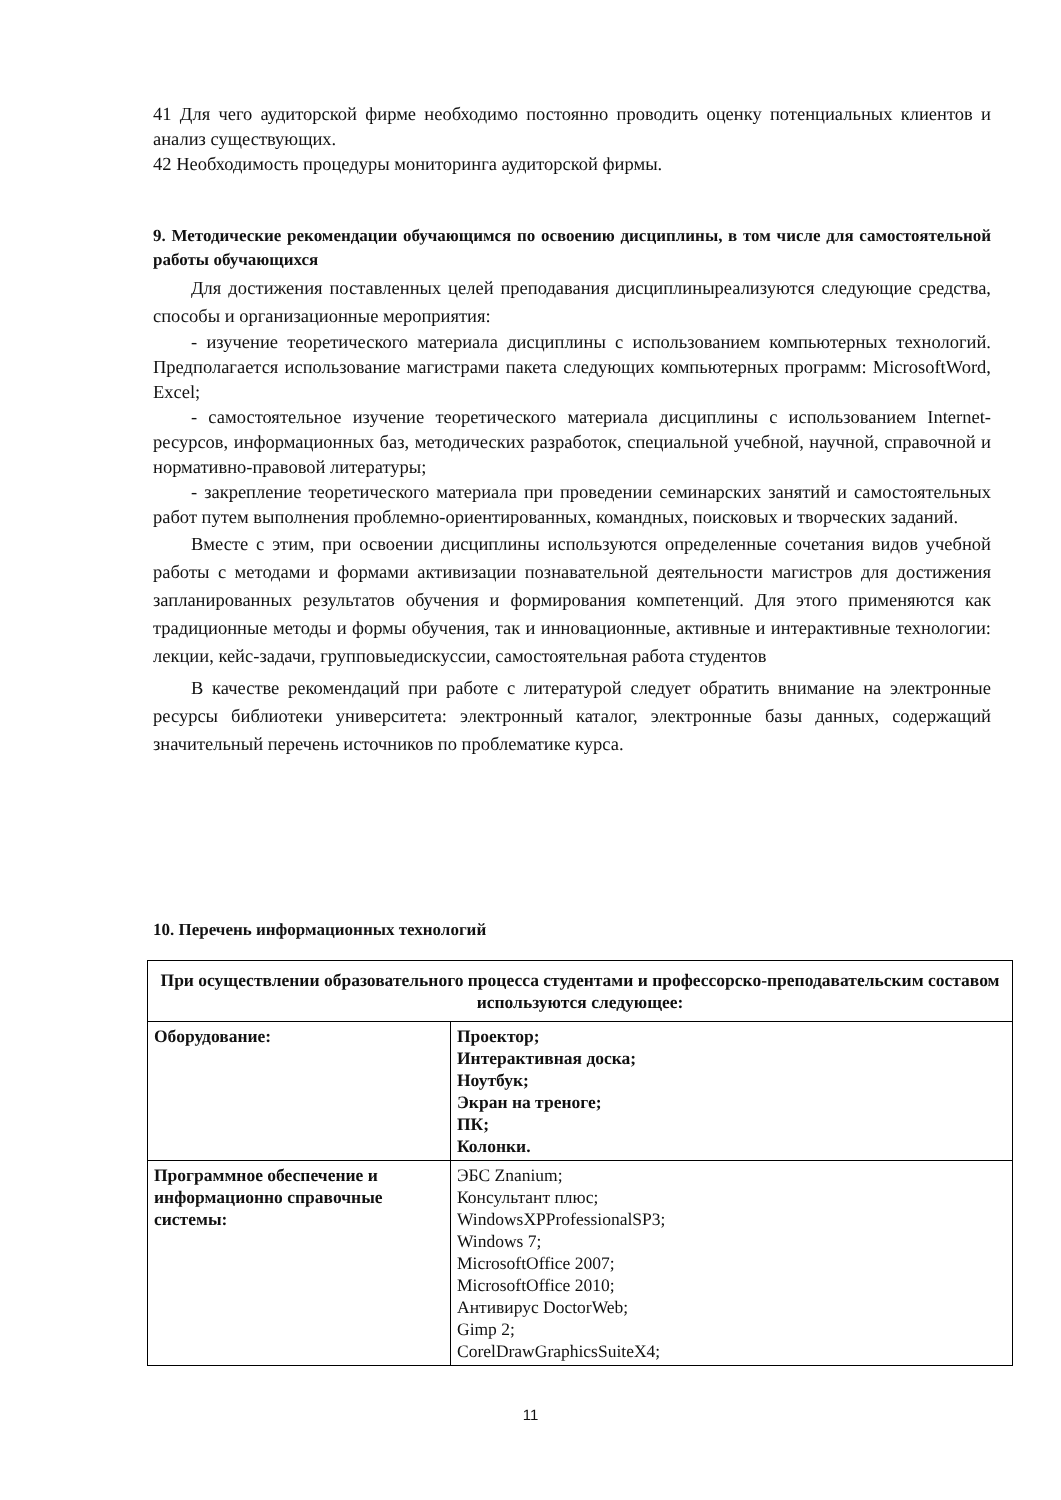41 Для чего аудиторской фирме необходимо постоянно проводить оценку потенциальных клиентов и анализ существующих.
42 Необходимость процедуры мониторинга аудиторской фирмы.
9. Методические рекомендации обучающимся по освоению дисциплины, в том числе для самостоятельной работы обучающихся
Для достижения поставленных целей преподавания дисциплиныреализуются следующие средства, способы и организационные мероприятия:
- изучение теоретического материала дисциплины с использованием компьютерных технологий. Предполагается использование магистрами пакета следующих компьютерных программ: MicrosoftWord, Excel;
- самостоятельное изучение теоретического материала дисциплины с использованием Internet-ресурсов, информационных баз, методических разработок, специальной учебной, научной, справочной и нормативно-правовой литературы;
- закрепление теоретического материала при проведении семинарских занятий и самостоятельных работ путем выполнения проблемно-ориентированных, командных, поисковых и творческих заданий.
Вместе с этим, при освоении дисциплины используются определенные сочетания видов учебной работы с методами и формами активизации познавательной деятельности магистров для достижения запланированных результатов обучения и формирования компетенций. Для этого применяются как традиционные методы и формы обучения, так и инновационные, активные и интерактивные технологии: лекции, кейс-задачи, групповыедискуссии, самостоятельная работа студентов
В качестве рекомендаций при работе с литературой следует обратить внимание на электронные ресурсы библиотеки университета: электронный каталог, электронные базы данных, содержащий значительный перечень источников по проблематике курса.
10. Перечень информационных технологий
| При осуществлении образовательного процесса студентами и профессорско-преподавательским составом используются следующее: | |
| Оборудование: | Проектор; Интерактивная доска; Ноутбук; Экран на треноге; ПК; Колонки. |
| Программное обеспечение и информационно справочные системы: | ЭБС Znanium; Консультант плюс; WindowsXPProfessionalSP3; Windows 7; MicrosoftOffice 2007; MicrosoftOffice 2010; Антивирус DoctorWeb; Gimp 2; CorelDrawGraphicsSuiteX4; |
11